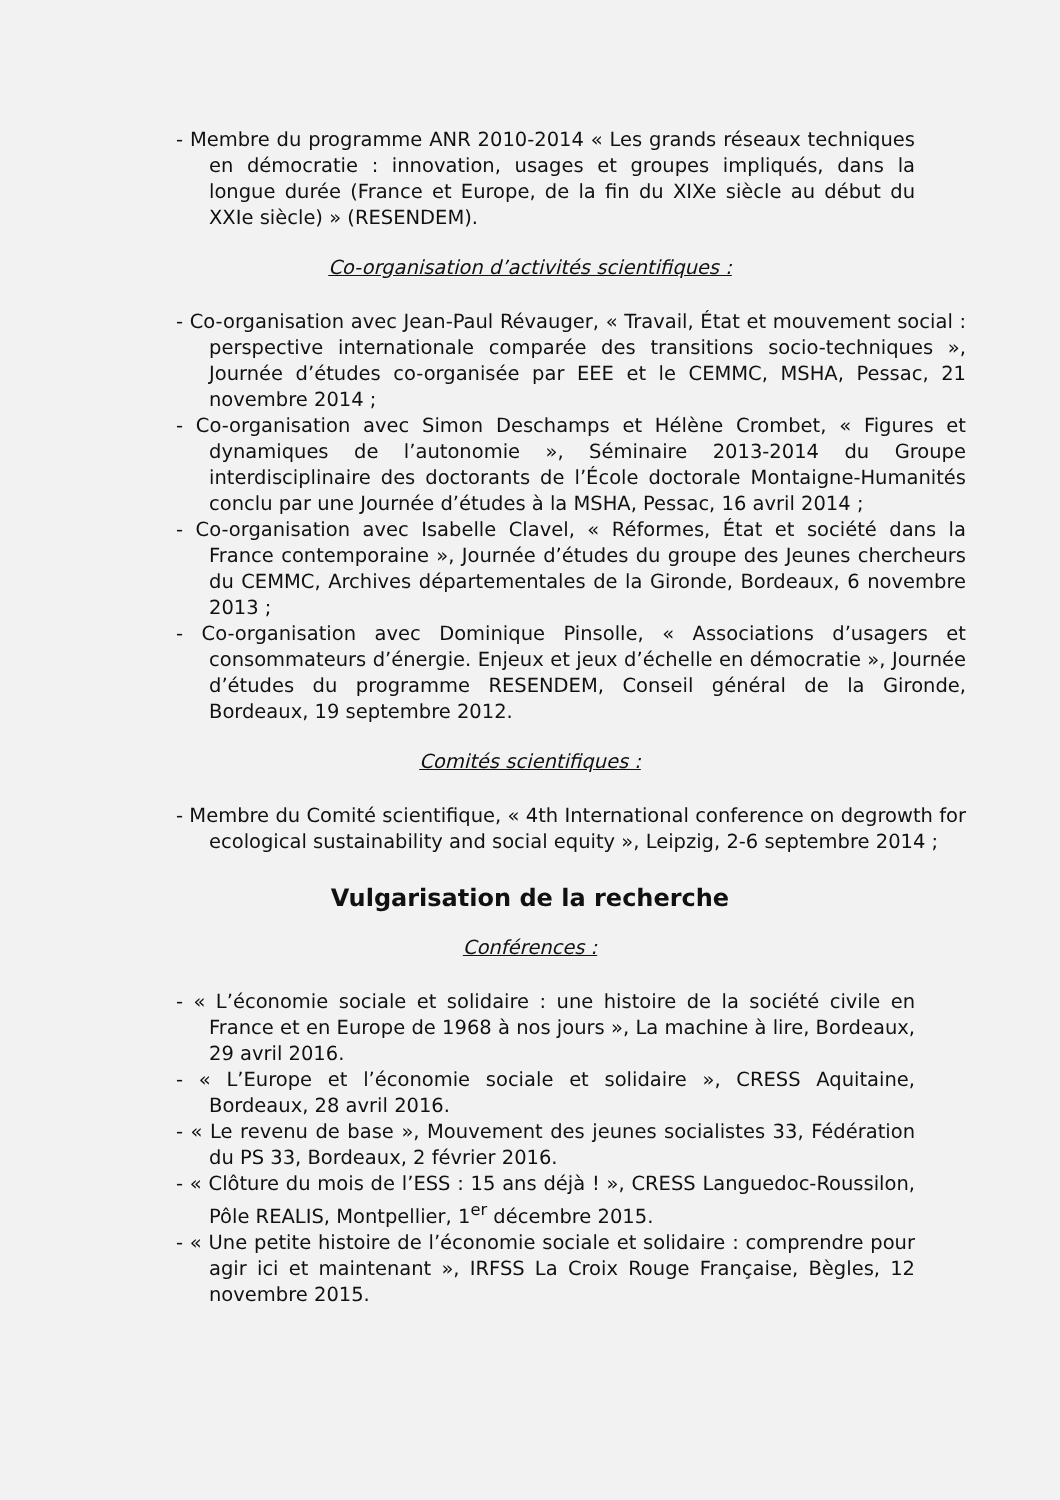- Membre du programme ANR 2010-2014 « Les grands réseaux techniques en démocratie : innovation, usages et groupes impliqués, dans la longue durée (France et Europe, de la fin du XIXe siècle au début du XXIe siècle) » (RESENDEM).
Co-organisation d’activités scientifiques :
- Co-organisation avec Jean-Paul Révauger, « Travail, État et mouvement social : perspective internationale comparée des transitions socio-techniques », Journée d’études co-organisée par EEE et le CEMMC, MSHA, Pessac, 21 novembre 2014 ;
- Co-organisation avec Simon Deschamps et Hélène Crombet, « Figures et dynamiques de l’autonomie », Séminaire 2013-2014 du Groupe interdisciplinaire des doctorants de l’École doctorale Montaigne-Humanités conclu par une Journée d’études à la MSHA, Pessac, 16 avril 2014 ;
- Co-organisation avec Isabelle Clavel, « Réformes, État et société dans la France contemporaine », Journée d’études du groupe des Jeunes chercheurs du CEMMC, Archives départementales de la Gironde, Bordeaux, 6 novembre 2013 ;
- Co-organisation avec Dominique Pinsolle, « Associations d’usagers et consommateurs d’énergie. Enjeux et jeux d’échelle en démocratie », Journée d’études du programme RESENDEM, Conseil général de la Gironde, Bordeaux, 19 septembre 2012.
Comités scientifiques :
- Membre du Comité scientifique, « 4th International conference on degrowth for ecological sustainability and social equity », Leipzig, 2-6 septembre 2014 ;
Vulgarisation de la recherche
Conférences :
- « L’économie sociale et solidaire : une histoire de la société civile en France et en Europe de 1968 à nos jours », La machine à lire, Bordeaux, 29 avril 2016.
- « L’Europe et l’économie sociale et solidaire », CRESS Aquitaine, Bordeaux, 28 avril 2016.
- « Le revenu de base », Mouvement des jeunes socialistes 33, Fédération du PS 33, Bordeaux, 2 février 2016.
- « Clôture du mois de l’ESS : 15 ans déjà ! », CRESS Languedoc-Roussilon, Pôle REALIS, Montpellier, 1<sup>er</sup> décembre 2015.
- « Une petite histoire de l’économie sociale et solidaire : comprendre pour agir ici et maintenant », IRFSS La Croix Rouge Française, Bègles, 12 novembre 2015.